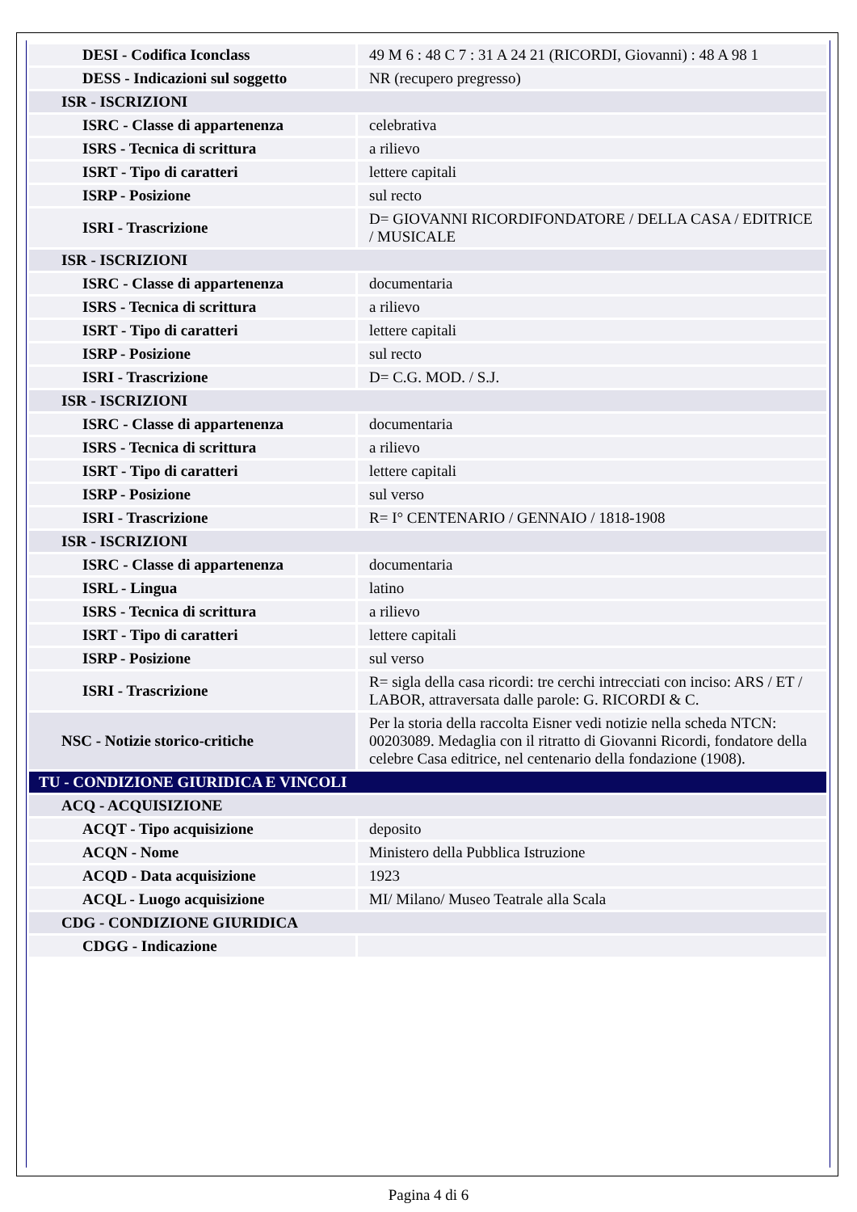| DESI - Codifica Iconclass | 49 M 6 : 48 C 7 : 31 A 24 21 (RICORDI, Giovanni) : 48 A 98 1 |
| DESS - Indicazioni sul soggetto | NR (recupero pregresso) |
| ISR - ISCRIZIONI | |
| ISRC - Classe di appartenenza | celebrativa |
| ISRS - Tecnica di scrittura | a rilievo |
| ISRT - Tipo di caratteri | lettere capitali |
| ISRP - Posizione | sul recto |
| ISRI - Trascrizione | D= GIOVANNI RICORDIFONDATORE / DELLA CASA / EDITRICE / MUSICALE |
| ISR - ISCRIZIONI | |
| ISRC - Classe di appartenenza | documentaria |
| ISRS - Tecnica di scrittura | a rilievo |
| ISRT - Tipo di caratteri | lettere capitali |
| ISRP - Posizione | sul recto |
| ISRI - Trascrizione | D= C.G. MOD. / S.J. |
| ISR - ISCRIZIONI | |
| ISRC - Classe di appartenenza | documentaria |
| ISRS - Tecnica di scrittura | a rilievo |
| ISRT - Tipo di caratteri | lettere capitali |
| ISRP - Posizione | sul verso |
| ISRI - Trascrizione | R= I° CENTENARIO / GENNAIO / 1818-1908 |
| ISR - ISCRIZIONI | |
| ISRC - Classe di appartenenza | documentaria |
| ISRL - Lingua | latino |
| ISRS - Tecnica di scrittura | a rilievo |
| ISRT - Tipo di caratteri | lettere capitali |
| ISRP - Posizione | sul verso |
| ISRI - Trascrizione | R= sigla della casa ricordi: tre cerchi intrecciati con inciso: ARS / ET / LABOR, attraversata dalle parole: G. RICORDI & C. |
| NSC - Notizie storico-critiche | Per la storia della raccolta Eisner vedi notizie nella scheda NTCN: 00203089. Medaglia con il ritratto di Giovanni Ricordi, fondatore della celebre Casa editrice, nel centenario della fondazione (1908). |
| TU - CONDIZIONE GIURIDICA E VINCOLI | |
| ACQ - ACQUISIZIONE | |
| ACQT - Tipo acquisizione | deposito |
| ACQN - Nome | Ministero della Pubblica Istruzione |
| ACQD - Data acquisizione | 1923 |
| ACQL - Luogo acquisizione | MI/ Milano/ Museo Teatrale alla Scala |
| CDG - CONDIZIONE GIURIDICA | |
| CDGG - Indicazione | |
Pagina 4 di 6